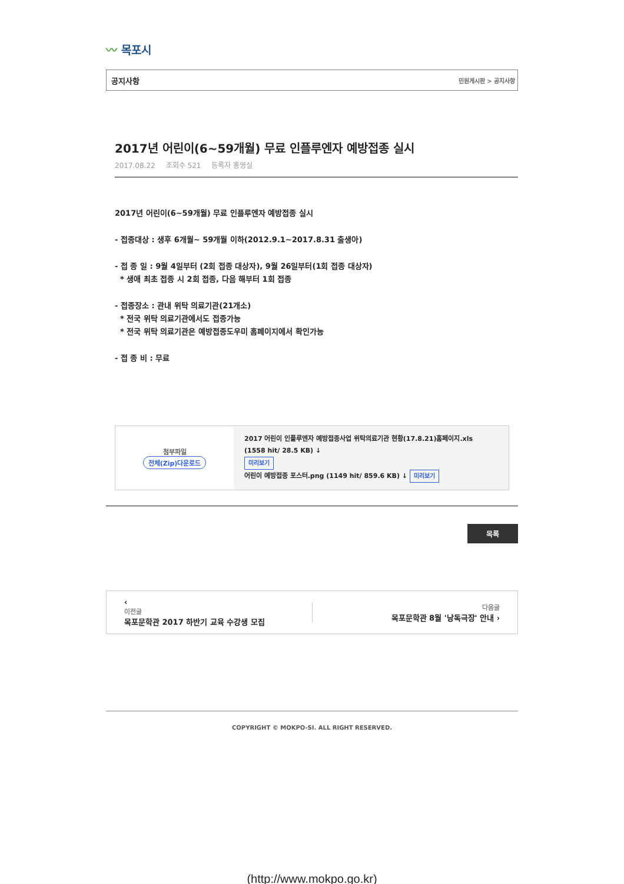〰 목포시
공지사항 민원게시판 > 공지사항
2017년 어린이(6~59개월) 무료 인플루엔자 예방접종 실시
2017.08.22 조회수 521 등록자 홍영실
2017년 어린이(6~59개월) 무료 인플루엔자 예방접종 실시
- 접종대상 : 생후 6개월~ 59개월 이하(2012.9.1~2017.8.31 출생아)
- 접 종 일 : 9월 4일부터 (2회 접종 대상자), 9월 26일부터(1회 접종 대상자)
* 생애 최초 접종 시 2회 접종, 다음 해부터 1회 접종
- 접종장소 : 관내 위탁 의료기관(21개소)
* 전국 위탁 의료기관에서도 접종가능
* 전국 위탁 의료기관은 예방접종도우미 홈페이지에서 확인가능
- 접 종 비 : 무료
| 첨부파일 전체(Zip)다운로드 | 2017 어린이 인플루엔자 예방접종사업 위탁의료기관 현황(17.8.21)홈페이지.xls (1558 hit/ 28.5 KB) ↓ 미리보기 어린이 예방접종 포스터.png (1149 hit/ 859.6 KB) ↓ 미리보기 |
목록
‹
이전글
목포문학관 2017 하반기 교육 수강생 모집
다음글
목포문학관 8월 '낭독극장' 안내 ›
COPYRIGHT © MOKPO-SI. ALL RIGHT RESERVED.
(http://www.mokpo.go.kr)